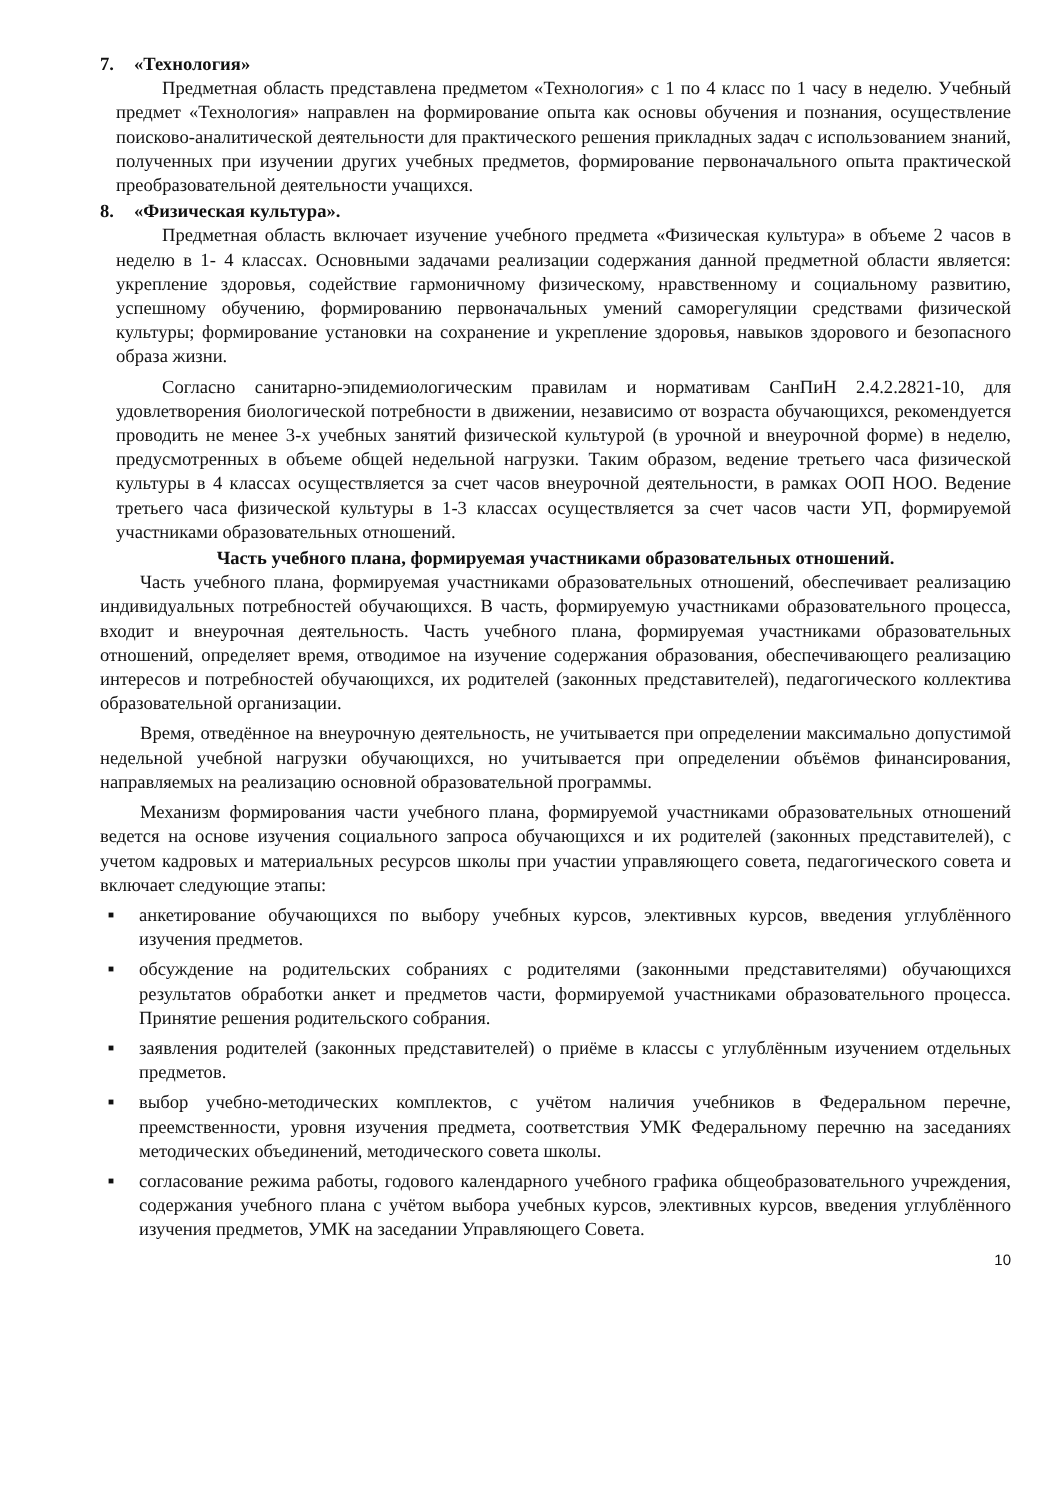7. «Технология»
Предметная область представлена предметом «Технология» с 1 по 4 класс по 1 часу в неделю. Учебный предмет «Технология» направлен на формирование опыта как основы обучения и познания, осуществление поисково-аналитической деятельности для практического решения прикладных задач с использованием знаний, полученных при изучении других учебных предметов, формирование первоначального опыта практической преобразовательной деятельности учащихся.
8. «Физическая культура».
Предметная область включает изучение учебного предмета «Физическая культура» в объеме 2 часов в неделю в 1- 4 классах. Основными задачами реализации содержания данной предметной области является: укрепление здоровья, содействие гармоничному физическому, нравственному и социальному развитию, успешному обучению, формированию первоначальных умений саморегуляции средствами физической культуры; формирование установки на сохранение и укрепление здоровья, навыков здорового и безопасного образа жизни.
Согласно санитарно-эпидемиологическим правилам и нормативам СанПиН 2.4.2.2821-10, для удовлетворения биологической потребности в движении, независимо от возраста обучающихся, рекомендуется проводить не менее 3-х учебных занятий физической культурой (в урочной и внеурочной форме) в неделю, предусмотренных в объеме общей недельной нагрузки. Таким образом, ведение третьего часа физической культуры в 4 классах осуществляется за счет часов внеурочной деятельности, в рамках ООП НОО. Ведение третьего часа физической культуры в 1-3 классах осуществляется за счет часов части УП, формируемой участниками образовательных отношений.
Часть учебного плана, формируемая участниками образовательных отношений.
Часть учебного плана, формируемая участниками образовательных отношений, обеспечивает реализацию индивидуальных потребностей обучающихся. В часть, формируемую участниками образовательного процесса, входит и внеурочная деятельность. Часть учебного плана, формируемая участниками образовательных отношений, определяет время, отводимое на изучение содержания образования, обеспечивающего реализацию интересов и потребностей обучающихся, их родителей (законных представителей), педагогического коллектива образовательной организации.
Время, отведённое на внеурочную деятельность, не учитывается при определении максимально допустимой недельной учебной нагрузки обучающихся, но учитывается при определении объёмов финансирования, направляемых на реализацию основной образовательной программы.
Механизм формирования части учебного плана, формируемой участниками образовательных отношений ведется на основе изучения социального запроса обучающихся и их родителей (законных представителей), с учетом кадровых и материальных ресурсов школы при участии управляющего совета, педагогического совета и включает следующие этапы:
■ анкетирование обучающихся по выбору учебных курсов, элективных курсов, введения углублённого изучения предметов.
■ обсуждение на родительских собраниях с родителями (законными представителями) обучающихся результатов обработки анкет и предметов части, формируемой участниками образовательного процесса. Принятие решения родительского собрания.
■ заявления родителей (законных представителей) о приёме в классы с углублённым изучением отдельных предметов.
■ выбор учебно-методических комплектов, с учётом наличия учебников в Федеральном перечне, преемственности, уровня изучения предмета, соответствия УМК Федеральному перечню на заседаниях методических объединений, методического совета школы.
■ согласование режима работы, годового календарного учебного графика общеобразовательного учреждения, содержания учебного плана с учётом выбора учебных курсов, элективных курсов, введения углублённого изучения предметов, УМК на заседании Управляющего Совета.
10